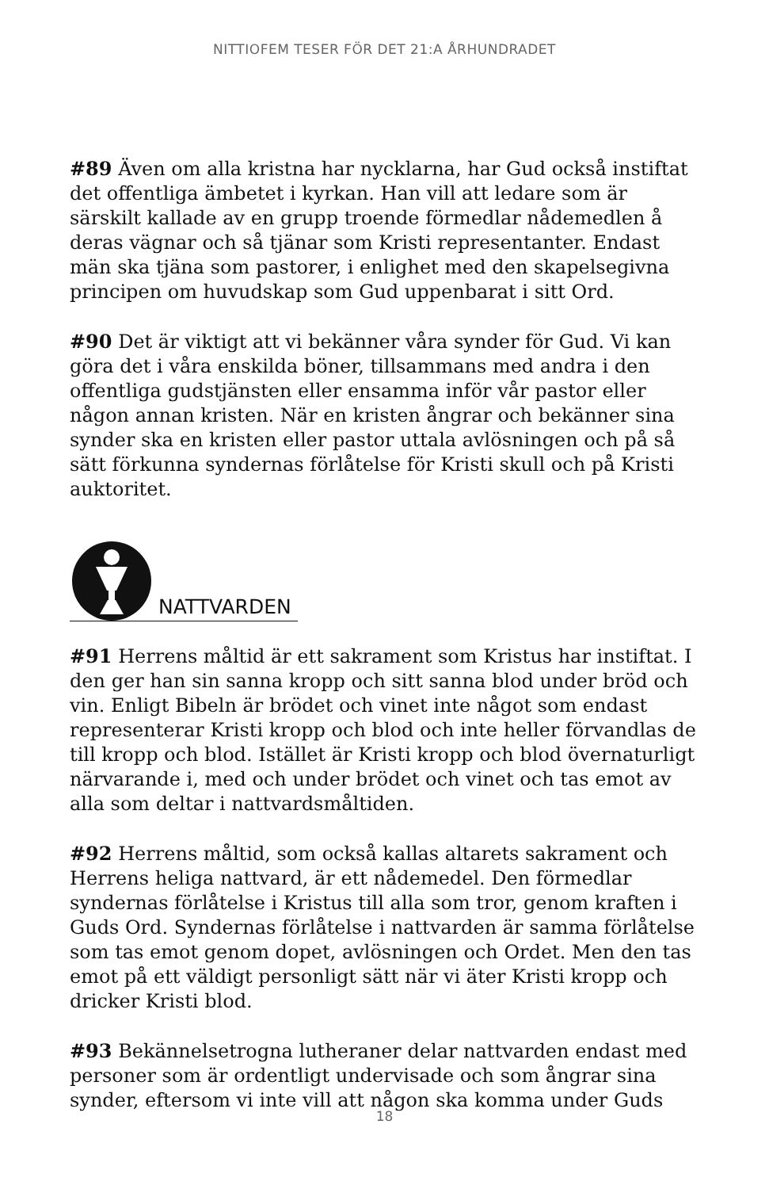NITTIOFEM TESER FÖR DET 21:A ÅRHUNDRADET
#89 Även om alla kristna har nycklarna, har Gud också instiftat det offentliga ämbetet i kyrkan. Han vill att ledare som är särskilt kallade av en grupp troende förmedlar nådemedlen å deras vägnar och så tjänar som Kristi representanter. Endast män ska tjäna som pastorer, i enlighet med den skapelsegivna principen om huvudskap som Gud uppenbarat i sitt Ord.
#90 Det är viktigt att vi bekänner våra synder för Gud. Vi kan göra det i våra enskilda böner, tillsammans med andra i den offentliga gudstjänsten eller ensamma inför vår pastor eller någon annan kristen. När en kristen ångrar och bekänner sina synder ska en kristen eller pastor uttala avlösningen och på så sätt förkunna syndernas förlåtelse för Kristi skull och på Kristi auktoritet.
NATTVARDEN
#91 Herrens måltid är ett sakrament som Kristus har instiftat. I den ger han sin sanna kropp och sitt sanna blod under bröd och vin. Enligt Bibeln är brödet och vinet inte något som endast representerar Kristi kropp och blod och inte heller förvandlas de till kropp och blod. Istället är Kristi kropp och blod övernaturligt närvarande i, med och under brödet och vinet och tas emot av alla som deltar i nattvardsmåltiden.
#92 Herrens måltid, som också kallas altarets sakrament och Herrens heliga nattvard, är ett nådemedel. Den förmedlar syndernas förlåtelse i Kristus till alla som tror, genom kraften i Guds Ord. Syndernas förlåtelse i nattvarden är samma förlåtelse som tas emot genom dopet, avlösningen och Ordet. Men den tas emot på ett väldigt personligt sätt när vi äter Kristi kropp och dricker Kristi blod.
#93 Bekännelsetrogna lutheraner delar nattvarden endast med personer som är ordentligt undervisade och som ångrar sina synder, eftersom vi inte vill att någon ska komma under Guds
18